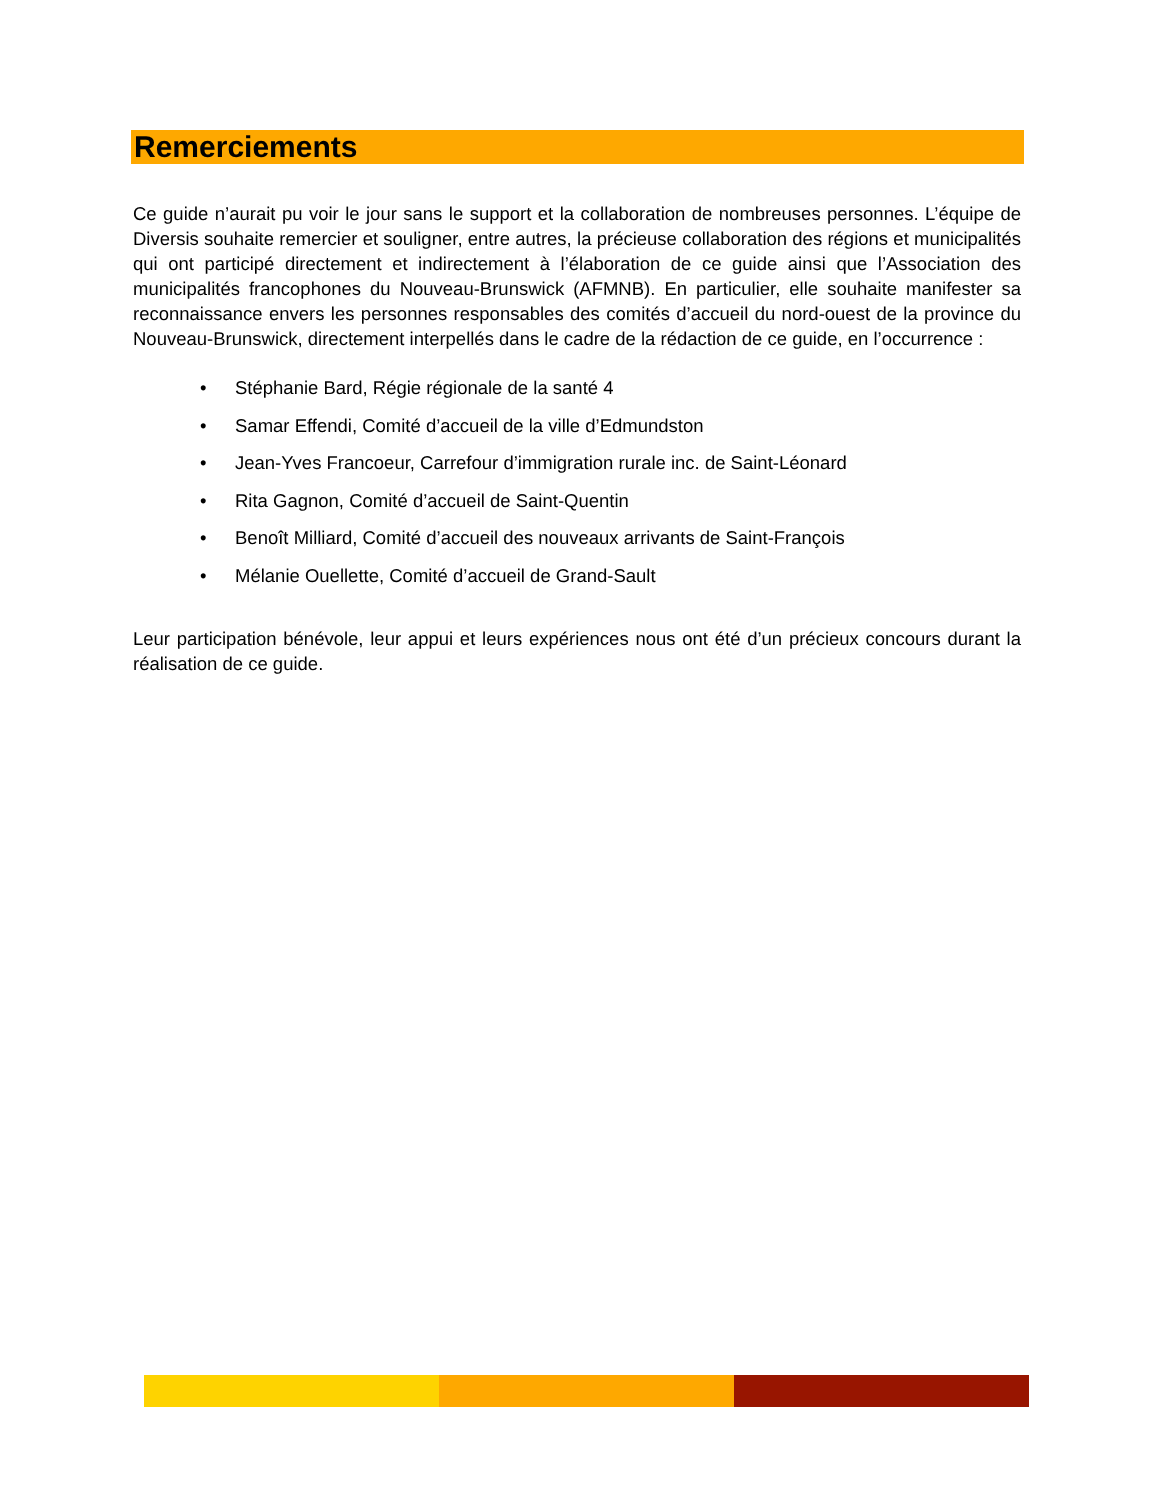Remerciements
Ce guide n’aurait pu voir le jour sans le support et la collaboration de nombreuses personnes. L’équipe de Diversis souhaite remercier et souligner, entre autres, la précieuse collaboration des régions et municipalités qui ont participé directement et indirectement à l’élaboration de ce guide ainsi que l’Association des municipalités francophones du Nouveau-Brunswick (AFMNB). En particulier, elle souhaite manifester sa reconnaissance envers les personnes responsables des comités d’accueil du nord-ouest de la province du Nouveau-Brunswick, directement interpellés dans le cadre de la rédaction de ce guide, en l’occurrence :
• Stéphanie Bard, Régie régionale de la santé 4
• Samar Effendi, Comité d’accueil de la ville d’Edmundston
• Jean-Yves Francoeur, Carrefour d’immigration rurale inc. de Saint-Léonard
• Rita Gagnon, Comité d’accueil de Saint-Quentin
• Benoît Milliard, Comité d’accueil des nouveaux arrivants de Saint-François
• Mélanie Ouellette, Comité d’accueil de Grand-Sault
Leur participation bénévole, leur appui et leurs expériences nous ont été d’un précieux concours durant la réalisation de ce guide.